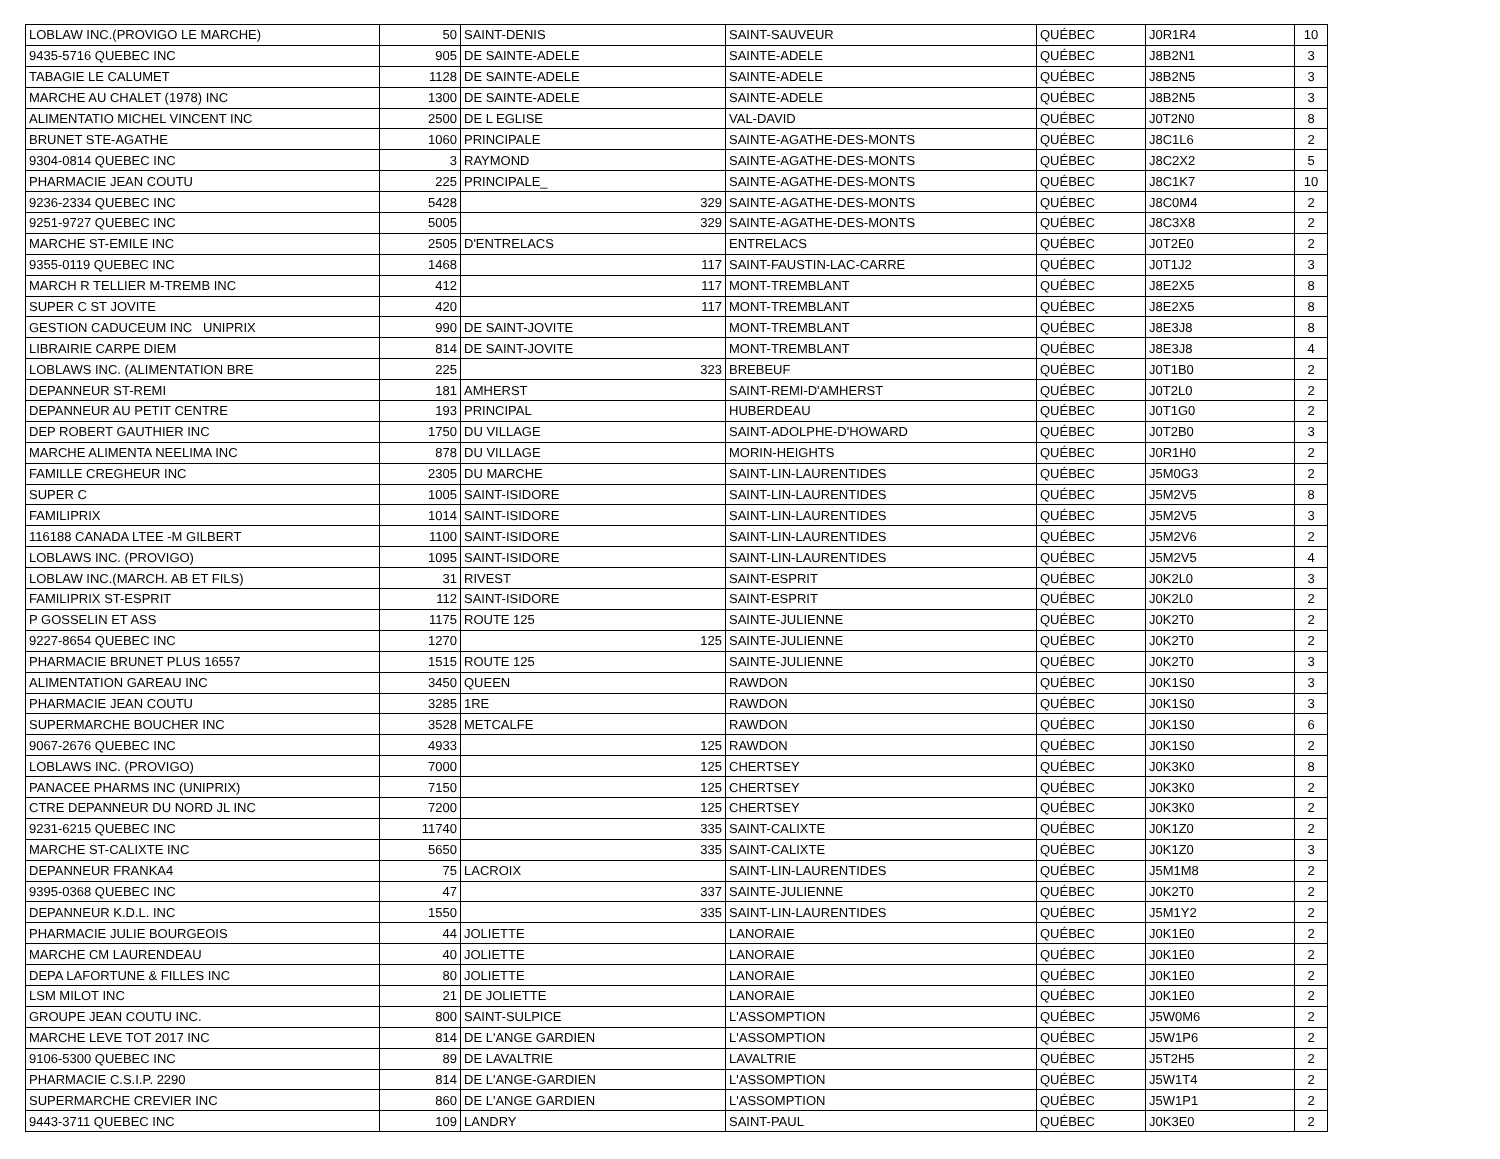| LOBLAW INC.(PROVIGO LE MARCHE) | 50 | SAINT-DENIS | SAINT-SAUVEUR | QUÉBEC | J0R1R4 | 10 |
| 9435-5716 QUEBEC INC | 905 | DE SAINTE-ADELE | SAINTE-ADELE | QUÉBEC | J8B2N1 | 3 |
| TABAGIE LE CALUMET | 1128 | DE SAINTE-ADELE | SAINTE-ADELE | QUÉBEC | J8B2N5 | 3 |
| MARCHE AU CHALET (1978) INC | 1300 | DE SAINTE-ADELE | SAINTE-ADELE | QUÉBEC | J8B2N5 | 3 |
| ALIMENTATIO MICHEL VINCENT INC | 2500 | DE L EGLISE | VAL-DAVID | QUÉBEC | J0T2N0 | 8 |
| BRUNET STE-AGATHE | 1060 | PRINCIPALE | SAINTE-AGATHE-DES-MONTS | QUÉBEC | J8C1L6 | 2 |
| 9304-0814 QUEBEC INC | 3 | RAYMOND | SAINTE-AGATHE-DES-MONTS | QUÉBEC | J8C2X2 | 5 |
| PHARMACIE JEAN COUTU | 225 | PRINCIPALE_ | SAINTE-AGATHE-DES-MONTS | QUÉBEC | J8C1K7 | 10 |
| 9236-2334 QUEBEC INC | 5428 | 329 | SAINTE-AGATHE-DES-MONTS | QUÉBEC | J8C0M4 | 2 |
| 9251-9727 QUEBEC INC | 5005 | 329 | SAINTE-AGATHE-DES-MONTS | QUÉBEC | J8C3X8 | 2 |
| MARCHE ST-EMILE INC | 2505 | D'ENTRELACS | ENTRELACS | QUÉBEC | J0T2E0 | 2 |
| 9355-0119 QUEBEC INC | 1468 | 117 | SAINT-FAUSTIN-LAC-CARRE | QUÉBEC | J0T1J2 | 3 |
| MARCH R TELLIER M-TREMB INC | 412 | 117 | MONT-TREMBLANT | QUÉBEC | J8E2X5 | 8 |
| SUPER C ST JOVITE | 420 | 117 | MONT-TREMBLANT | QUÉBEC | J8E2X5 | 8 |
| GESTION CADUCEUM INC UNIPRIX | 990 | DE SAINT-JOVITE | MONT-TREMBLANT | QUÉBEC | J8E3J8 | 8 |
| LIBRAIRIE CARPE DIEM | 814 | DE SAINT-JOVITE | MONT-TREMBLANT | QUÉBEC | J8E3J8 | 4 |
| LOBLAWS INC. (ALIMENTATION BRE | 225 | 323 | BREBEUF | QUÉBEC | J0T1B0 | 2 |
| DEPANNEUR ST-REMI | 181 | AMHERST | SAINT-REMI-D'AMHERST | QUÉBEC | J0T2L0 | 2 |
| DEPANNEUR AU PETIT CENTRE | 193 | PRINCIPAL | HUBERDEAU | QUÉBEC | J0T1G0 | 2 |
| DEP ROBERT GAUTHIER INC | 1750 | DU VILLAGE | SAINT-ADOLPHE-D'HOWARD | QUÉBEC | J0T2B0 | 3 |
| MARCHE ALIMENTA NEELIMA INC | 878 | DU VILLAGE | MORIN-HEIGHTS | QUÉBEC | J0R1H0 | 2 |
| FAMILLE CREGHEUR INC | 2305 | DU MARCHE | SAINT-LIN-LAURENTIDES | QUÉBEC | J5M0G3 | 2 |
| SUPER C | 1005 | SAINT-ISIDORE | SAINT-LIN-LAURENTIDES | QUÉBEC | J5M2V5 | 8 |
| FAMILIPRIX | 1014 | SAINT-ISIDORE | SAINT-LIN-LAURENTIDES | QUÉBEC | J5M2V5 | 3 |
| 116188 CANADA LTEE -M GILBERT | 1100 | SAINT-ISIDORE | SAINT-LIN-LAURENTIDES | QUÉBEC | J5M2V6 | 2 |
| LOBLAWS INC. (PROVIGO) | 1095 | SAINT-ISIDORE | SAINT-LIN-LAURENTIDES | QUÉBEC | J5M2V5 | 4 |
| LOBLAW INC.(MARCH. AB ET FILS) | 31 | RIVEST | SAINT-ESPRIT | QUÉBEC | J0K2L0 | 3 |
| FAMILIPRIX ST-ESPRIT | 112 | SAINT-ISIDORE | SAINT-ESPRIT | QUÉBEC | J0K2L0 | 2 |
| P GOSSELIN ET ASS | 1175 | ROUTE 125 | SAINTE-JULIENNE | QUÉBEC | J0K2T0 | 2 |
| 9227-8654 QUEBEC INC | 1270 | 125 | SAINTE-JULIENNE | QUÉBEC | J0K2T0 | 2 |
| PHARMACIE BRUNET PLUS 16557 | 1515 | ROUTE 125 | SAINTE-JULIENNE | QUÉBEC | J0K2T0 | 3 |
| ALIMENTATION GAREAU INC | 3450 | QUEEN | RAWDON | QUÉBEC | J0K1S0 | 3 |
| PHARMACIE JEAN COUTU | 3285 | 1RE | RAWDON | QUÉBEC | J0K1S0 | 3 |
| SUPERMARCHE BOUCHER INC | 3528 | METCALFE | RAWDON | QUÉBEC | J0K1S0 | 6 |
| 9067-2676 QUEBEC INC | 4933 | 125 | RAWDON | QUÉBEC | J0K1S0 | 2 |
| LOBLAWS INC. (PROVIGO) | 7000 | 125 | CHERTSEY | QUÉBEC | J0K3K0 | 8 |
| PANACEE PHARMS INC (UNIPRIX) | 7150 | 125 | CHERTSEY | QUÉBEC | J0K3K0 | 2 |
| CTRE DEPANNEUR DU NORD JL INC | 7200 | 125 | CHERTSEY | QUÉBEC | J0K3K0 | 2 |
| 9231-6215 QUEBEC INC | 11740 | 335 | SAINT-CALIXTE | QUÉBEC | J0K1Z0 | 2 |
| MARCHE ST-CALIXTE INC | 5650 | 335 | SAINT-CALIXTE | QUÉBEC | J0K1Z0 | 3 |
| DEPANNEUR FRANKA4 | 75 | LACROIX | SAINT-LIN-LAURENTIDES | QUÉBEC | J5M1M8 | 2 |
| 9395-0368 QUEBEC INC | 47 | 337 | SAINTE-JULIENNE | QUÉBEC | J0K2T0 | 2 |
| DEPANNEUR K.D.L. INC | 1550 | 335 | SAINT-LIN-LAURENTIDES | QUÉBEC | J5M1Y2 | 2 |
| PHARMACIE JULIE BOURGEOIS | 44 | JOLIETTE | LANORAIE | QUÉBEC | J0K1E0 | 2 |
| MARCHE CM LAURENDEAU | 40 | JOLIETTE | LANORAIE | QUÉBEC | J0K1E0 | 2 |
| DEPA LAFORTUNE & FILLES INC | 80 | JOLIETTE | LANORAIE | QUÉBEC | J0K1E0 | 2 |
| LSM MILOT INC | 21 | DE JOLIETTE | LANORAIE | QUÉBEC | J0K1E0 | 2 |
| GROUPE JEAN COUTU INC. | 800 | SAINT-SULPICE | L'ASSOMPTION | QUÉBEC | J5W0M6 | 2 |
| MARCHE LEVE TOT 2017 INC | 814 | DE L'ANGE GARDIEN | L'ASSOMPTION | QUÉBEC | J5W1P6 | 2 |
| 9106-5300 QUEBEC INC | 89 | DE LAVALTRIE | LAVALTRIE | QUÉBEC | J5T2H5 | 2 |
| PHARMACIE C.S.I.P. 2290 | 814 | DE L'ANGE-GARDIEN | L'ASSOMPTION | QUÉBEC | J5W1T4 | 2 |
| SUPERMARCHE CREVIER INC | 860 | DE L'ANGE GARDIEN | L'ASSOMPTION | QUÉBEC | J5W1P1 | 2 |
| 9443-3711 QUEBEC INC | 109 | LANDRY | SAINT-PAUL | QUÉBEC | J0K3E0 | 2 |